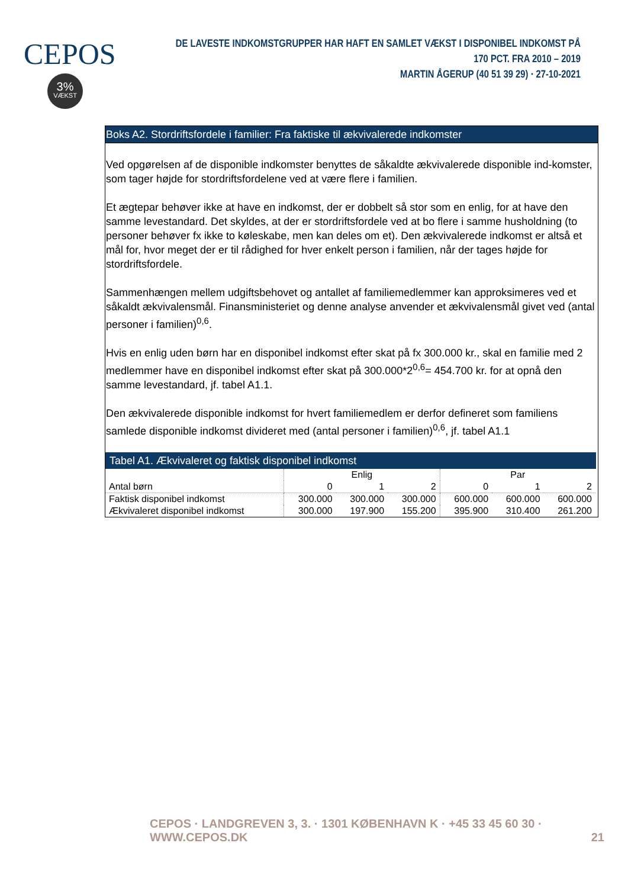CEPOS
3%
VÆKST
DE LAVESTE INDKOMSTGRUPPER HAR HAFT EN SAMLET VÆKST I DISPONIBEL INDKOMST PÅ 170 PCT. FRA 2010 – 2019
MARTIN ÅGERUP (40 51 39 29) · 27-10-2021
Boks A2. Stordriftsfordele i familier: Fra faktiske til ækvivalerede indkomster
Ved opgørelsen af de disponible indkomster benyttes de såkaldte ækvivalerede disponible ind-komster, som tager højde for stordriftsfordelene ved at være flere i familien.
Et ægtepar behøver ikke at have en indkomst, der er dobbelt så stor som en enlig, for at have den samme levestandard. Det skyldes, at der er stordriftsfordele ved at bo flere i samme husholdning (to personer behøver fx ikke to køleskabe, men kan deles om et). Den ækvivalerede indkomst er altså et mål for, hvor meget der er til rådighed for hver enkelt person i familien, når der tages højde for stordriftsfordele.
Sammenhængen mellem udgiftsbehovet og antallet af familiemedlemmer kan approksimeres ved et såkaldt ækvivalensmål. Finansministeriet og denne analyse anvender et ækvivalensmål givet ved (antal personer i familien)<sup>0,6</sup>.
Hvis en enlig uden børn har en disponibel indkomst efter skat på fx 300.000 kr., skal en familie med 2 medlemmer have en disponibel indkomst efter skat på 300.000*2<sup>0,6</sup>= 454.700 kr. for at opnå den samme levestandard, jf. tabel A1.1.
Den ækvivalerede disponible indkomst for hvert familiemedlem er derfor defineret som familiens samlede disponible indkomst divideret med (antal personer i familien)<sup>0,6</sup>, jf. tabel A1.1
Tabel A1. Ækvivaleret og faktisk disponibel indkomst
| | Enlig | | | Par | | |
| --- | --- | --- | --- | --- | --- | --- |
| Antal børn | 0 | 1 | 2 | 0 | 1 | 2 |
| Faktisk disponibel indkomst | 300.000 | 300.000 | 300.000 | 600.000 | 600.000 | 600.000 |
| Ækvivaleret disponibel indkomst | 300.000 | 197.900 | 155.200 | 395.900 | 310.400 | 261.200 |
CEPOS · LANDGREVEN 3, 3. · 1301 KØBENHAVN K · +45 33 45 60 30 · WWW.CEPOS.DK 21